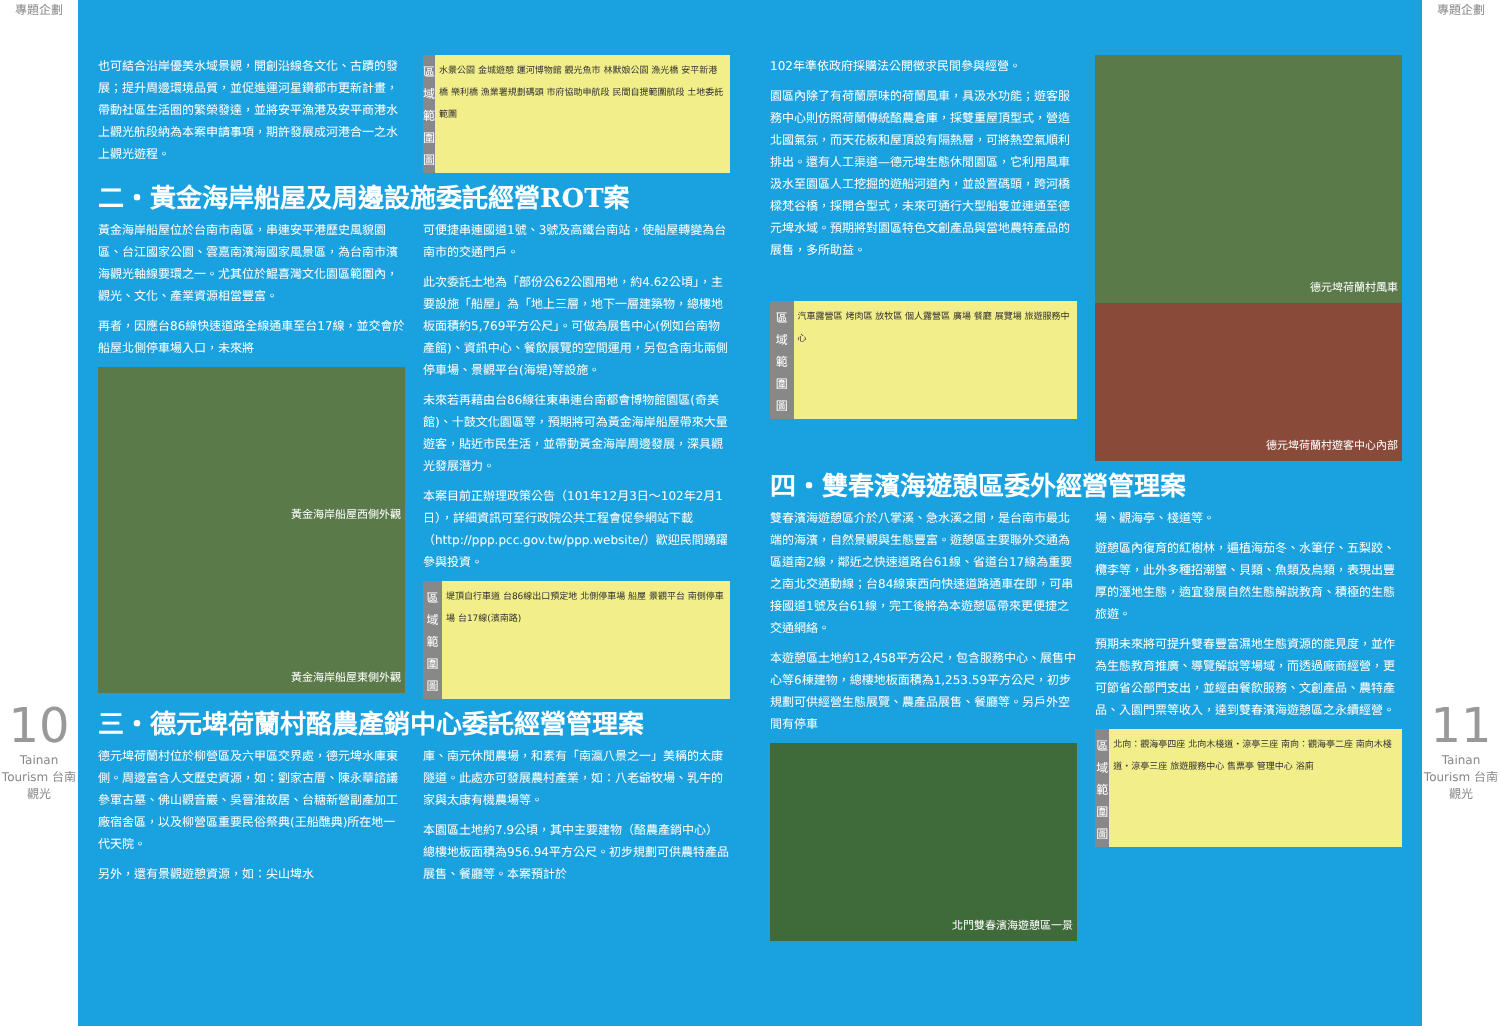專題企劃
10
Tainan Tourism 台南觀光
也可結合沿岸優美水域景觀，開創沿線各文化、古蹟的發展；提升周邊環境品質，並促進運河星鑽都市更新計畫，帶動社區生活圈的繁榮發達，並將安平漁港及安平商港水上觀光航段納為本案申請事項，期許發展成河港合一之水上觀光遊程。
區域範圍圖
水景公園 金城遊憩 運河博物館 觀光魚市 林默娘公園 漁光橋 安平新港橋 樂利橋 漁業署規劃碼頭 市府協助申航段 民間自提範圍航段 土地委託範圍
二・黃金海岸船屋及周邊設施委託經營ROT案
黃金海岸船屋位於台南市南區，串連安平港歷史風貌園區、台江國家公園、雲嘉南濱海國家風景區，為台南市濱海觀光軸線要環之一。尤其位於鯤喜灣文化園區範圍內，觀光、文化、產業資源相當豐富。
再者，因應台86線快速道路全線通車至台17線，並交會於船屋北側停車場入口，未來將
黃金海岸船屋西側外觀
黃金海岸船屋東側外觀
可便捷串連國道1號、3號及高鐵台南站，使船屋轉變為台南市的交通門戶。
此次委託土地為「部份公62公園用地，約4.62公頃」，主要設施「船屋」為「地上三層，地下一層建築物，總樓地板面積約5,769平方公尺」。可做為展售中心(例如台南物產館)、資訊中心、餐飲展覽的空間運用，另包含南北兩側停車場、景觀平台(海堤)等設施。
未來若再藉由台86線往東串連台南都會博物館園區(奇美館)、十鼓文化園區等，預期將可為黃金海岸船屋帶來大量遊客，貼近市民生活，並帶動黃金海岸周邊發展，深具觀光發展潛力。
本案目前正辦理政策公告（101年12月3日～102年2月1日），詳細資訊可至行政院公共工程會促參網站下載（http://ppp.pcc.gov.tw/ppp.website/）歡迎民間踴躍參與投資。
區域範圍圖
堤頂自行車道 台86線出口預定地 北側停車場 船屋 景觀平台 南側停車場 台17線(濱南路)
三・德元埤荷蘭村酪農產銷中心委託經營管理案
德元埤荷蘭村位於柳營區及六甲區交界處，德元埤水庫東側。周邊富含人文歷史資源，如：劉家古厝、陳永華諮議參軍古墓、佛山觀音巖、吳晉淮故居、台糖新營副產加工廠宿舍區，以及柳營區重要民俗祭典(王船醮典)所在地一代天院。
另外，還有景觀遊憩資源，如：尖山埤水
庫、南元休閒農場，和素有「南瀛八景之一」美稱的太康隧道。此處亦可發展農村產業，如：八老爺牧場、乳牛的家與太康有機農場等。
本園區土地約7.9公頃，其中主要建物（酪農產銷中心）總樓地板面積為956.94平方公尺。初步規劃可供農特產品展售、餐廳等。本案預計於
102年準依政府採購法公開徵求民間參與經營。
園區內除了有荷蘭原味的荷蘭風車，具汲水功能；遊客服務中心則仿照荷蘭傳統酪農倉庫，採雙重屋頂型式，營造北國氣氛，而天花板和屋頂設有隔熱層，可將熱空氣順利排出。還有人工渠道—德元埤生態休閒園區，它利用風車汲水至園區人工挖掘的遊船河道內，並設置碼頭，跨河橋樑梵谷橋，採開合型式，未來可通行大型船隻並連通至德元埤水域。預期將對園區特色文創產品與當地農特產品的展售，多所助益。
區域範圍圖
汽車露營區 烤肉區 放牧區 個人露營區 廣場 餐廳 展覽場 旅遊服務中心
德元埤荷蘭村風車
德元埤荷蘭村遊客中心內部
四・雙春濱海遊憩區委外經營管理案
雙春濱海遊憩區介於八掌溪、急水溪之間，是台南市最北端的海濱，自然景觀與生態豐富。遊憩區主要聯外交通為區道南2線，鄰近之快速道路台61線、省道台17線為重要之南北交通動線；台84線東西向快速道路通車在即，可串接國道1號及台61線，完工後將為本遊憩區帶來更便捷之交通網絡。
本遊憩區土地約12,458平方公尺，包含服務中心、展售中心等6棟建物，總樓地板面積為1,253.59平方公尺，初步規劃可供經營生態展覽、農產品展售、餐廳等。另戶外空間有停車
北門雙春濱海遊憩區一景
場、觀海亭、棧道等。
遊憩區內復育的紅樹林，遍植海茄冬、水筆仔、五梨跤、欖李等，此外多種招潮蟹、貝類、魚類及鳥類，表現出豐厚的溼地生態，適宜發展自然生態解說教育、積極的生態旅遊。
預期未來將可提升雙春豐富濕地生態資源的能見度，並作為生態教育推廣、導覽解說等場域，而透過廠商經營，更可節省公部門支出，並經由餐飲服務、文創產品、農特產品、入園門票等收入，達到雙春濱海遊憩區之永續經營。
區域範圍圖
北向：觀海亭四座 北向木棧道・涼亭三座 南向：觀海亭二座 南向木棧道・涼亭三座 旅遊服務中心 售票亭 管理中心 浴廁
專題企劃
11
Tainan Tourism 台南觀光